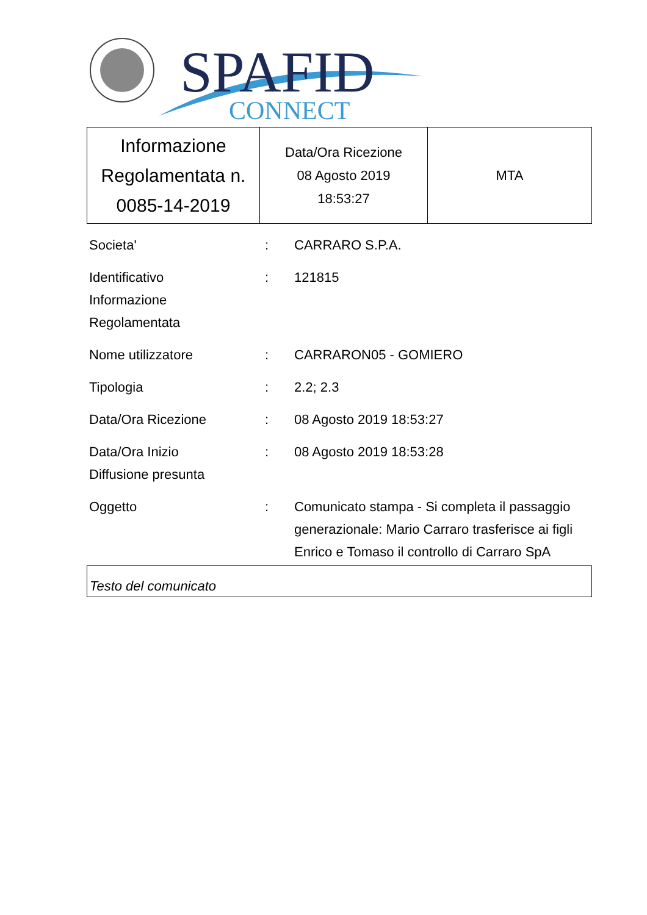SPAFID
CONNECT
| Informazione Regolamentata n. 0085-14-2019 | Data/Ora Ricezione 08 Agosto 2019 18:53:27 | MTA |
| Societa' | : | CARRARO S.P.A. |
| Identificativo Informazione Regolamentata | : | 121815 |
| Nome utilizzatore | : | CARRARON05 - GOMIERO |
| Tipologia | : | 2.2; 2.3 |
| Data/Ora Ricezione | : | 08 Agosto 2019 18:53:27 |
| Data/Ora Inizio Diffusione presunta | : | 08 Agosto 2019 18:53:28 |
| Oggetto | : | Comunicato stampa - Si completa il passaggio generazionale: Mario Carraro trasferisce ai figli Enrico e Tomaso il controllo di Carraro SpA |
Testo del comunicato